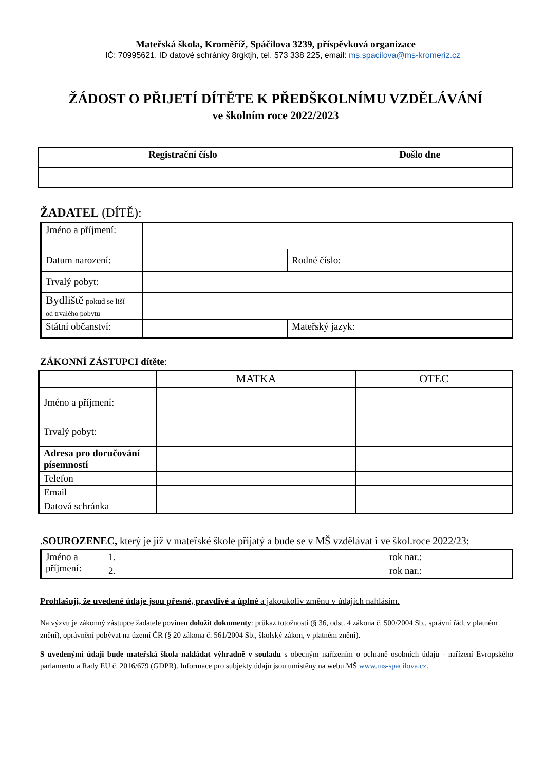Mateřská škola, Kroměříž, Spáčilova 3239, příspěvková organizace
IČ: 70995621, ID datové schránky 8rgktjh, tel. 573 338 225, email: ms.spacilova@ms-kromeriz.cz
ŽÁDOST O PŘIJETÍ DÍTĚTE K PŘEDŠKOLNÍMU VZDĚLÁVÁNÍ
ve školním roce 2022/2023
| Registrační číslo | Došlo dne |
| --- | --- |
ŽADATEL (DÍTĚ):
| Jméno a příjmení: | | | |
| Datum narození: | | Rodné číslo: | |
| Trvalý pobyt: | | | |
| Bydliště pokud se liší od trvalého pobytu | | | |
| Státní občanství: | | Mateřský jazyk: | |
ZÁKONNÍ ZÁSTUPCI dítěte:
| | MATKA | OTEC |
| Jméno a příjmení: | | |
| Trvalý pobyt: | | |
| Adresa pro doručování písemností | | |
| Telefon | | |
| Email | | |
| Datová schránka | | |
.SOUROZENEC, který je již v mateřské škole přijatý a bude se v MŠ vzdělávat i ve škol.roce 2022/23:
| Jméno a příjmení: | 1. | rok nar.: |
| | 2. | rok nar.: |
Prohlašuji, že uvedené údaje jsou přesné, pravdivé a úplné a jakoukoliv změnu v údajích nahlásím.
Na výzvu je zákonný zástupce žadatele povinen doložit dokumenty: průkaz totožnosti (§ 36, odst. 4 zákona č. 500/2004 Sb., správní řád, v platném znění), oprávnění pobývat na území ČR (§ 20 zákona č. 561/2004 Sb., školský zákon, v platném znění).
S uvedenými údaji bude mateřská škola nakládat výhradně v souladu s obecným nařízením o ochraně osobních údajů - nařízení Evropského parlamentu a Rady EU č. 2016/679 (GDPR). Informace pro subjekty údajů jsou umístěny na webu MŠ www.ms-spacilova.cz.